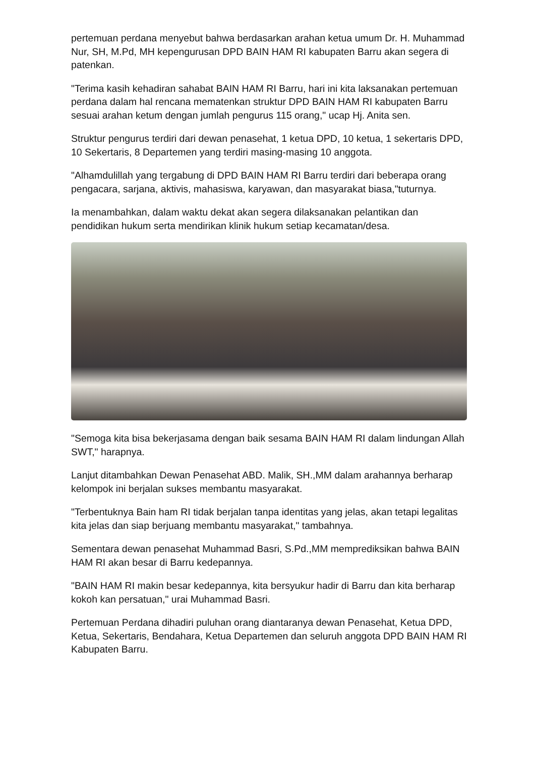pertemuan perdana menyebut bahwa berdasarkan arahan ketua umum Dr. H. Muhammad Nur, SH, M.Pd, MH kepengurusan DPD BAIN HAM RI kabupaten Barru akan segera di patenkan.
"Terima kasih kehadiran sahabat BAIN HAM RI Barru, hari ini kita laksanakan pertemuan perdana dalam hal rencana mematenkan struktur DPD BAIN HAM RI kabupaten Barru sesuai arahan ketum dengan jumlah pengurus 115 orang," ucap Hj. Anita sen.
Struktur pengurus terdiri dari dewan penasehat, 1 ketua DPD, 10 ketua, 1 sekertaris DPD, 10 Sekertaris, 8 Departemen yang terdiri masing-masing 10 anggota.
"Alhamdulillah yang tergabung di DPD BAIN HAM RI Barru terdiri dari beberapa orang pengacara, sarjana, aktivis, mahasiswa, karyawan, dan masyarakat biasa,"tuturnya.
Ia menambahkan, dalam waktu dekat akan segera dilaksanakan pelantikan dan pendidikan hukum serta mendirikan klinik hukum setiap kecamatan/desa.
"Semoga kita bisa bekerjasama dengan baik sesama BAIN HAM RI dalam lindungan Allah SWT," harapnya.
Lanjut ditambahkan Dewan Penasehat ABD. Malik, SH.,MM dalam arahannya berharap kelompok ini berjalan sukses membantu masyarakat.
"Terbentuknya Bain ham RI tidak berjalan tanpa identitas yang jelas, akan tetapi legalitas kita jelas dan siap berjuang membantu masyarakat," tambahnya.
Sementara dewan penasehat Muhammad Basri, S.Pd.,MM memprediksikan bahwa BAIN HAM RI akan besar di Barru kedepannya.
"BAIN HAM RI makin besar kedepannya, kita bersyukur hadir di Barru dan kita berharap kokoh kan persatuan," urai Muhammad Basri.
Pertemuan Perdana dihadiri puluhan orang diantaranya dewan Penasehat, Ketua DPD, Ketua, Sekertaris, Bendahara, Ketua Departemen dan seluruh anggota DPD BAIN HAM RI Kabupaten Barru.